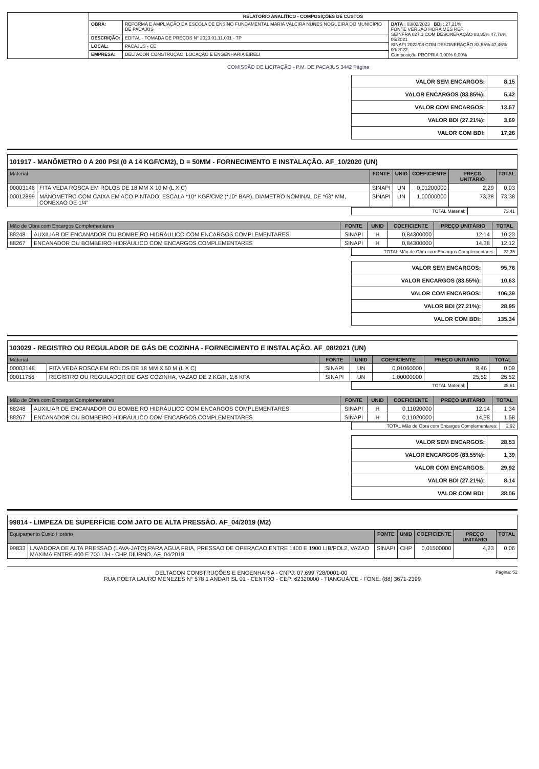| | RELATÓRIO ANALÍTICO - COMPOSIÇÕES DE CUSTOS | | |
| | OBRA: | REFORMA E AMPLIAÇÃO DA ESCOLA DE ENSINO FUNDAMENTAL MARIA VALCIRA NUNES NOGUEIRA DO MUNICÍPIO DE PACAJUS | DATA : 03/02/2023 BDI : 27,21% FONTE VERSÃO HORA MES REF. SEINFRA 027.1 COM DESONERAÇÃO 83,85% 47,76% 05/2021 SINAPI 2022/08 COM DESONERAÇÃO 83,55% 47,46% 09/2022 Composiçõe PROPRIA 0,00% 0,00% |
| | DESCRIÇÃO: | EDITAL - TOMADA DE PREÇOS N° 2023.01.11.001 - TP | |
| | LOCAL: | PACAJUS - CE | |
| | EMPRESA: | DELTACON CONSTRUÇÃO, LOCAÇÃO E ENGENHARIA EIRELI | |
COMISSÃO DE LICITAÇÃO - P.M. DE PACAJUS 3442 Página
| VALOR SEM ENCARGOS: | 8,15 |
| VALOR ENCARGOS (83.85%): | 5,42 |
| VALOR COM ENCARGOS: | 13,57 |
| VALOR BDI (27.21%): | 3,69 |
| VALOR COM BDI: | 17,26 |
101917 - MANÔMETRO 0 A 200 PSI (0 A 14 KGF/CM2), D = 50MM - FORNECIMENTO E INSTALAÇÃO. AF_10/2020 (UN)
| Material | | FONTE | UNID | COEFICIENTE | PREÇO UNITÁRIO | TOTAL |
| --- | --- | --- | --- | --- | --- | --- |
| 00003146 | FITA VEDA ROSCA EM ROLOS DE 18 MM X 10 M (L X C) | SINAPI | UN | 0,01200000 | 2,29 | 0,03 |
| 00012899 | MANOMETRO COM CAIXA EM ACO PINTADO, ESCALA *10* KGF/CM2 (*10* BAR), DIAMETRO NOMINAL DE *63* MM, CONEXAO DE 1/4" | SINAPI | UN | 1,00000000 | 73,38 | 73,38 |
| TOTAL Material: | 73,41 |
| Mão de Obra com Encargos Complementares | | FONTE | UNID | COEFICIENTE | PREÇO UNITÁRIO | TOTAL |
| --- | --- | --- | --- | --- | --- | --- |
| 88248 | AUXILIAR DE ENCANADOR OU BOMBEIRO HIDRÁULICO COM ENCARGOS COMPLEMENTARES | SINAPI | H | 0,84300000 | 12,14 | 10,23 |
| 88267 | ENCANADOR OU BOMBEIRO HIDRÁULICO COM ENCARGOS COMPLEMENTARES | SINAPI | H | 0,84300000 | 14,38 | 12,12 |
| TOTAL Mão de Obra com Encargos Complementares: | 22,35 |
| VALOR SEM ENCARGOS: | 95,76 |
| VALOR ENCARGOS (83.55%): | 10,63 |
| VALOR COM ENCARGOS: | 106,39 |
| VALOR BDI (27.21%): | 28,95 |
| VALOR COM BDI: | 135,34 |
103029 - REGISTRO OU REGULADOR DE GÁS DE COZINHA - FORNECIMENTO E INSTALAÇÃO. AF_08/2021 (UN)
| Material | | FONTE | UNID | COEFICIENTE | PREÇO UNITÁRIO | TOTAL |
| --- | --- | --- | --- | --- | --- | --- |
| 00003148 | FITA VEDA ROSCA EM ROLOS DE 18 MM X 50 M (L X C) | SINAPI | UN | 0,01060000 | 8,46 | 0,09 |
| 00011756 | REGISTRO OU REGULADOR DE GAS COZINHA, VAZAO DE 2 KG/H, 2,8 KPA | SINAPI | UN | 1,00000000 | 25,52 | 25,52 |
| TOTAL Material: | 25,61 |
| Mão de Obra com Encargos Complementares | | FONTE | UNID | COEFICIENTE | PREÇO UNITÁRIO | TOTAL |
| --- | --- | --- | --- | --- | --- | --- |
| 88248 | AUXILIAR DE ENCANADOR OU BOMBEIRO HIDRÁULICO COM ENCARGOS COMPLEMENTARES | SINAPI | H | 0,11020000 | 12,14 | 1,34 |
| 88267 | ENCANADOR OU BOMBEIRO HIDRÁULICO COM ENCARGOS COMPLEMENTARES | SINAPI | H | 0,11020000 | 14,38 | 1,58 |
| TOTAL Mão de Obra com Encargos Complementares: | 2,92 |
| VALOR SEM ENCARGOS: | 28,53 |
| VALOR ENCARGOS (83.55%): | 1,39 |
| VALOR COM ENCARGOS: | 29,92 |
| VALOR BDI (27.21%): | 8,14 |
| VALOR COM BDI: | 38,06 |
99814 - LIMPEZA DE SUPERFÍCIE COM JATO DE ALTA PRESSÃO. AF_04/2019 (M2)
| Equipamento Custo Horário | | FONTE | UNID | COEFICIENTE | PREÇO UNITÁRIO | TOTAL |
| --- | --- | --- | --- | --- | --- | --- |
| 99833 | LAVADORA DE ALTA PRESSAO (LAVA-JATO) PARA AGUA FRIA, PRESSAO DE OPERACAO ENTRE 1400 E 1900 LIB/POL2, VAZAO MAXIMA ENTRE 400 E 700 L/H - CHP DIURNO. AF_04/2019 | SINAPI | CHP | 0,01500000 | 4,23 | 0,06 |
Página: 52 DELTACON CONSTRUÇÕES E ENGENHARIA - CNPJ: 07.699.728/0001-00
RUA POETA LAURO MENEZES N° 578 1 ANDAR SL 01 - CENTRO - CEP: 62320000 - TIANGUÁ/CE - FONE: (88) 3671-2399